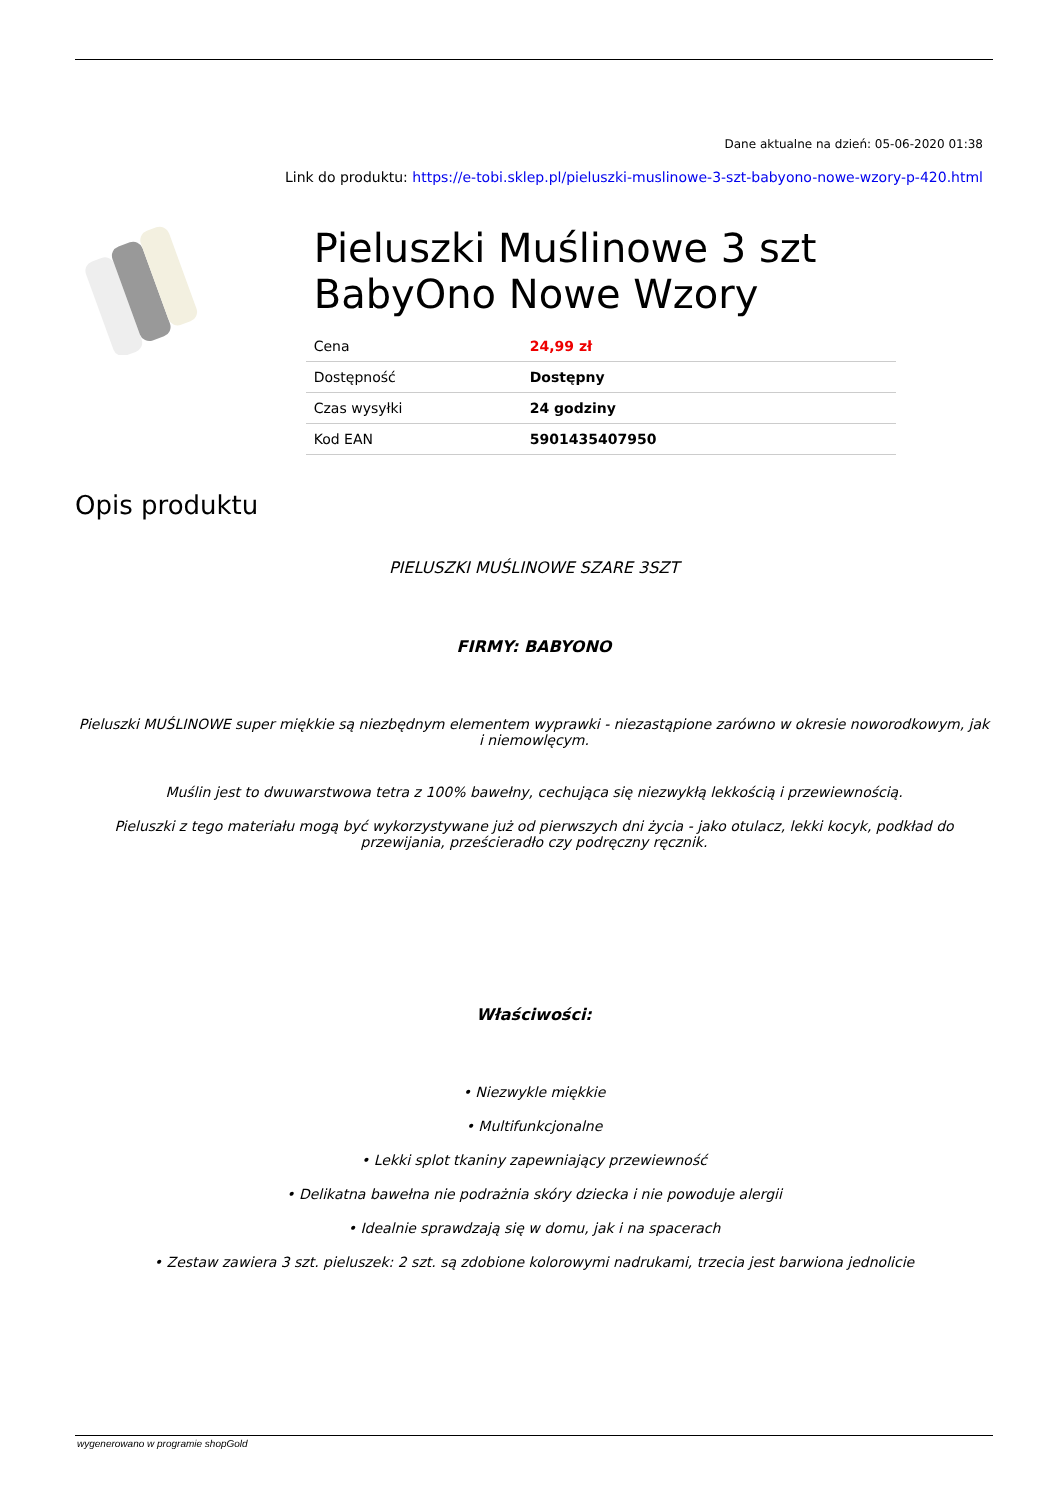Dane aktualne na dzień: 05-06-2020 01:38
Link do produktu: https://e-tobi.sklep.pl/pieluszki-muslinowe-3-szt-babyono-nowe-wzory-p-420.html
Pieluszki Muślinowe 3 szt BabyOno Nowe Wzory
| Cena | 24,99 zł |
| Dostępność | Dostępny |
| Czas wysyłki | 24 godziny |
| Kod EAN | 5901435407950 |
Opis produktu
PIELUSZKI MUŚLINOWE SZARE 3SZT
FIRMY: BABYONO
Pieluszki MUŚLINOWE super miękkie są niezbędnym elementem wyprawki - niezastąpione zarówno w okresie noworodkowym, jak i niemowlęcym.
Muślin jest to dwuwarstwowa tetra z 100% bawełny, cechująca się niezwykłą lekkością i przewiewnością.
Pieluszki z tego materiału mogą być wykorzystywane już od pierwszych dni życia - jako otulacz, lekki kocyk, podkład do przewijania, prześcieradło czy podręczny ręcznik.
Właściwości:
• Niezwykle miękkie
• Multifunkcjonalne
• Lekki splot tkaniny zapewniający przewiewność
• Delikatna bawełna nie podrażnia skóry dziecka i nie powoduje alergii
• Idealnie sprawdzają się w domu, jak i na spacerach
• Zestaw zawiera 3 szt. pieluszek: 2 szt. są zdobione kolorowymi nadrukami, trzecia jest barwiona jednolicie
wygenerowano w programie shopGold